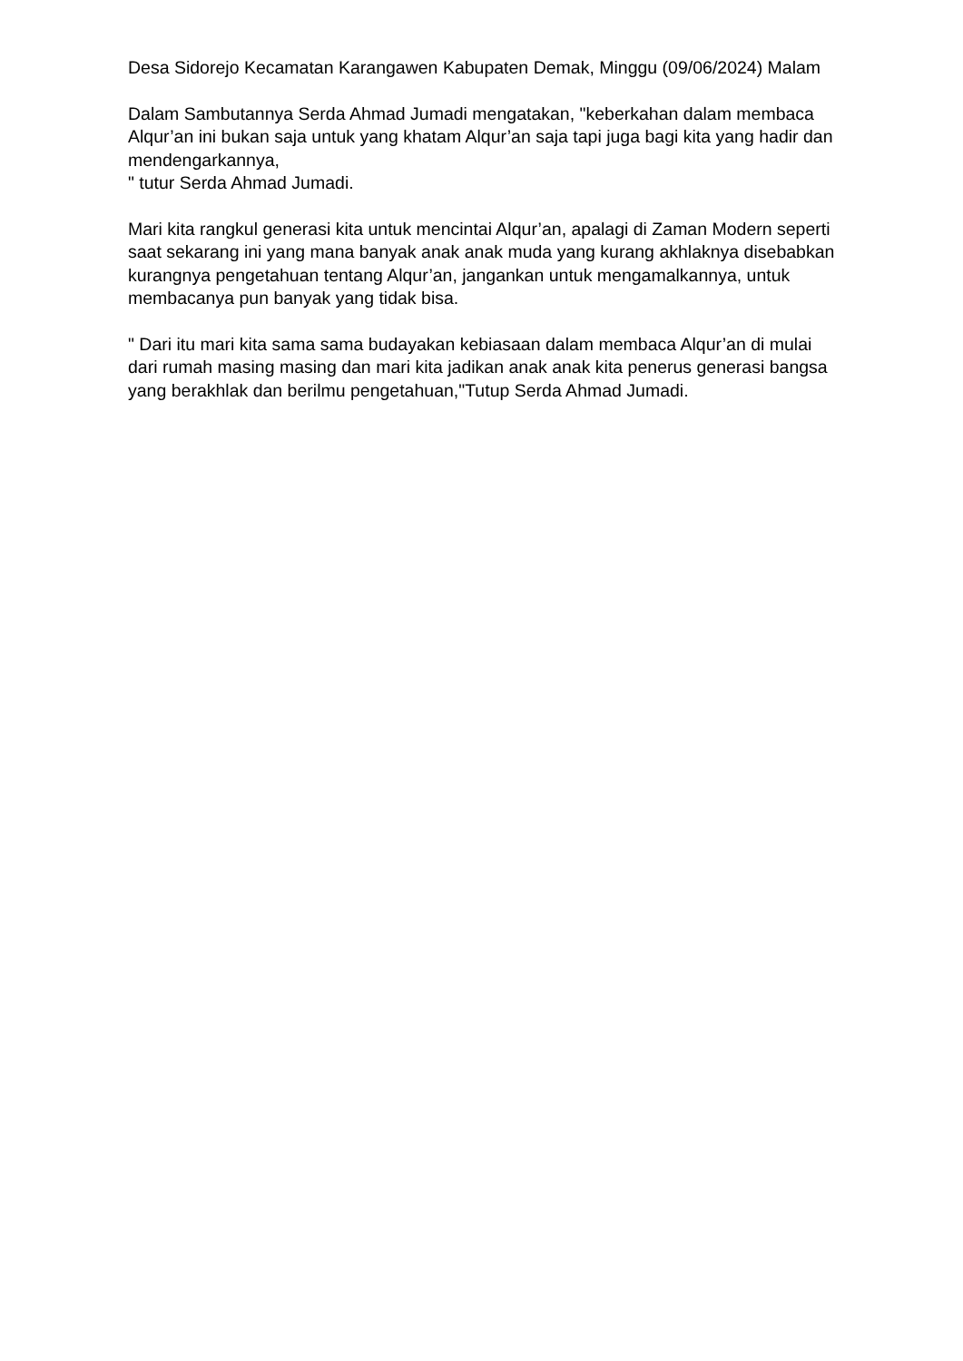Desa Sidorejo Kecamatan Karangawen Kabupaten Demak, Minggu (09/06/2024) Malam
Dalam Sambutannya Serda Ahmad Jumadi mengatakan, "keberkahan dalam membaca Alqur’an ini bukan saja untuk yang khatam Alqur’an saja tapi juga bagi kita yang hadir dan mendengarkannya,
" tutur Serda Ahmad Jumadi.
Mari kita rangkul generasi kita untuk mencintai Alqur’an, apalagi di Zaman Modern seperti saat sekarang ini yang mana banyak anak anak muda yang kurang akhlaknya disebabkan kurangnya pengetahuan tentang Alqur’an, jangankan untuk mengamalkannya, untuk membacanya pun banyak yang tidak bisa.
" Dari itu mari kita sama sama budayakan kebiasaan dalam membaca Alqur’an di mulai dari rumah masing masing dan mari kita jadikan anak anak kita penerus generasi bangsa yang berakhlak dan berilmu pengetahuan,"Tutup Serda Ahmad Jumadi.